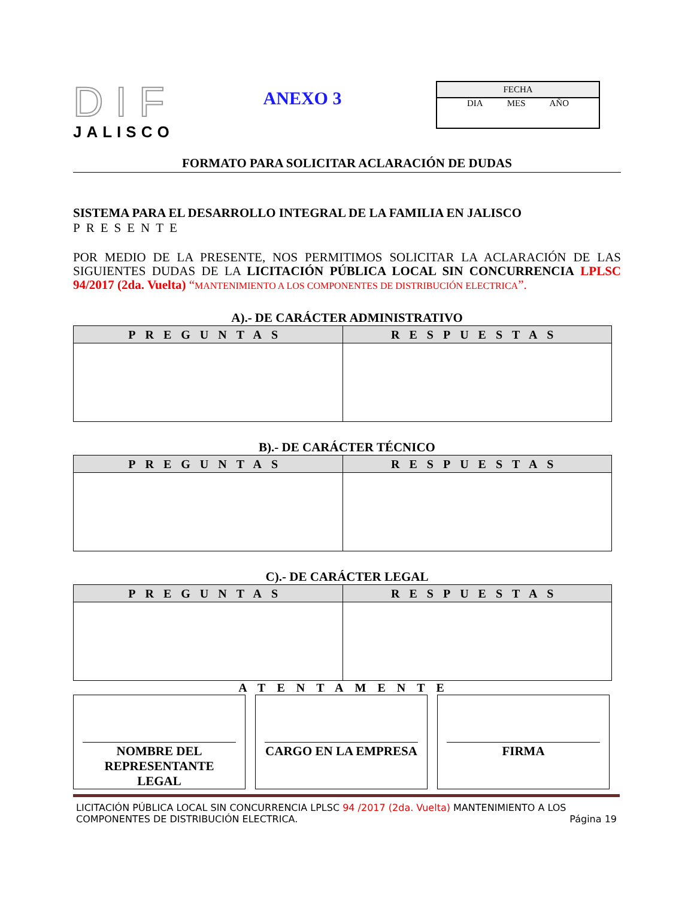DIF
JALISCO
ANEXO 3
FECHA
DIA MES AÑO
FORMATO PARA SOLICITAR ACLARACIÓN DE DUDAS
SISTEMA PARA EL DESARROLLO INTEGRAL DE LA FAMILIA EN JALISCO
PRESENTE
POR MEDIO DE LA PRESENTE, NOS PERMITIMOS SOLICITAR LA ACLARACIÓN DE LAS SIGUIENTES DUDAS DE LA LICITACIÓN PÚBLICA LOCAL SIN CONCURRENCIA LPLSC 94/2017 (2da. Vuelta) “MANTENIMIENTO A LOS COMPONENTES DE DISTRIBUCIÓN ELECTRICA”.
A).- DE CARÁCTER ADMINISTRATIVO
| PREGUNTAS | RESPUESTAS |
| --- | --- |
B).- DE CARÁCTER TÉCNICO
| PREGUNTAS | RESPUESTAS |
| --- | --- |
C).- DE CARÁCTER LEGAL
| PREGUNTAS | RESPUESTAS |
| --- | --- |
ATENTAMENTE
NOMBRE DEL REPRESENTANTE LEGAL
CARGO EN LA EMPRESA FIRMA
LICITACIÓN PÚBLICA LOCAL SIN CONCURRENCIA LPLSC 94 /2017 (2da. Vuelta) MANTENIMIENTO A LOS COMPONENTES DE DISTRIBUCIÓN ELECTRICA. Página 19